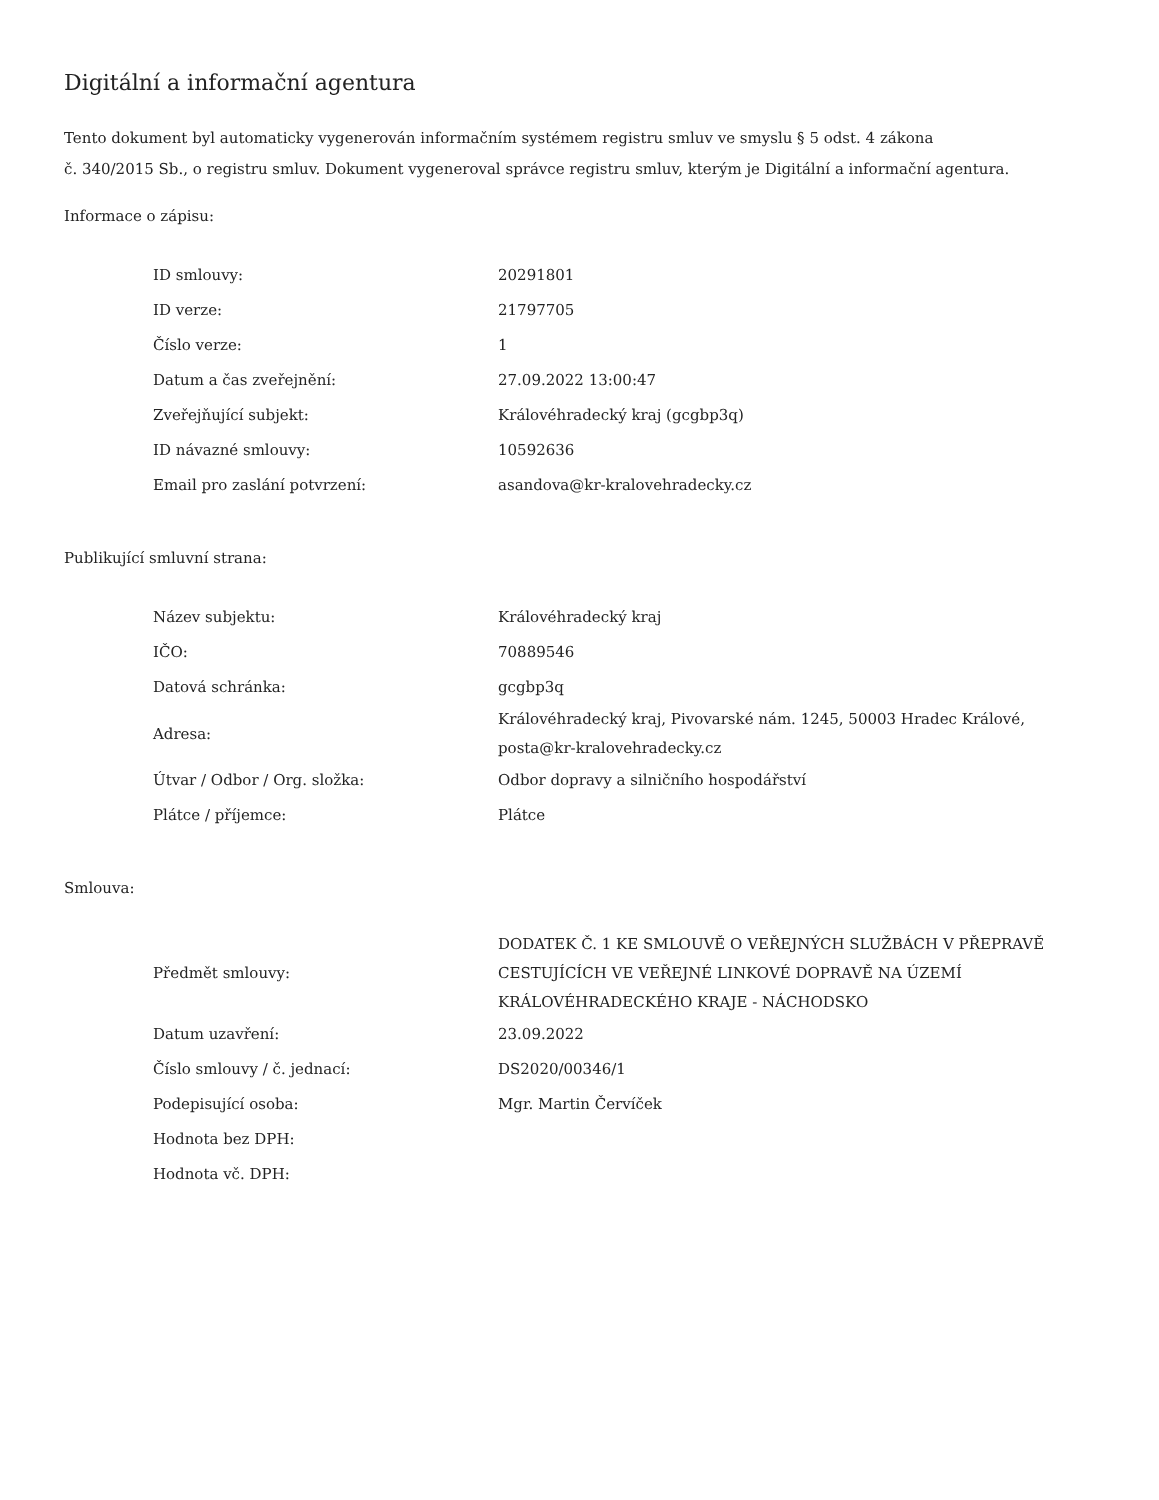Digitální a informační agentura
Tento dokument byl automaticky vygenerován informačním systémem registru smluv ve smyslu § 5 odst. 4 zákona
č. 340/2015 Sb., o registru smluv. Dokument vygeneroval správce registru smluv, kterým je Digitální a informační agentura.
Informace o zápisu:
| ID smlouvy: | 20291801 |
| ID verze: | 21797705 |
| Číslo verze: | 1 |
| Datum a čas zveřejnění: | 27.09.2022 13:00:47 |
| Zveřejňující subjekt: | Královéhradecký kraj (gcgbp3q) |
| ID návazné smlouvy: | 10592636 |
| Email pro zaslání potvrzení: | asandova@kr-kralovehradecky.cz |
Publikující smluvní strana:
| Název subjektu: | Královéhradecký kraj |
| IČO: | 70889546 |
| Datová schránka: | gcgbp3q |
| Adresa: | Královéhradecký kraj, Pivovarské nám. 1245, 50003 Hradec Králové, posta@kr-kralovehradecky.cz |
| Útvar / Odbor / Org. složka: | Odbor dopravy a silničního hospodářství |
| Plátce / příjemce: | Plátce |
Smlouva:
| Předmět smlouvy: | DODATEK Č. 1 KE SMLOUVĚ O VEŘEJNÝCH SLUŽBÁCH V PŘEPRAVĚ CESTUJÍCÍCH VE VEŘEJNÉ LINKOVÉ DOPRAVĚ NA ÚZEMÍ KRÁLOVÉHRADECKÉHO KRAJE - NÁCHODSKO |
| Datum uzavření: | 23.09.2022 |
| Číslo smlouvy / č. jednací: | DS2020/00346/1 |
| Podepisující osoba: | Mgr. Martin Červíček |
| Hodnota bez DPH: | |
| Hodnota vč. DPH: | |